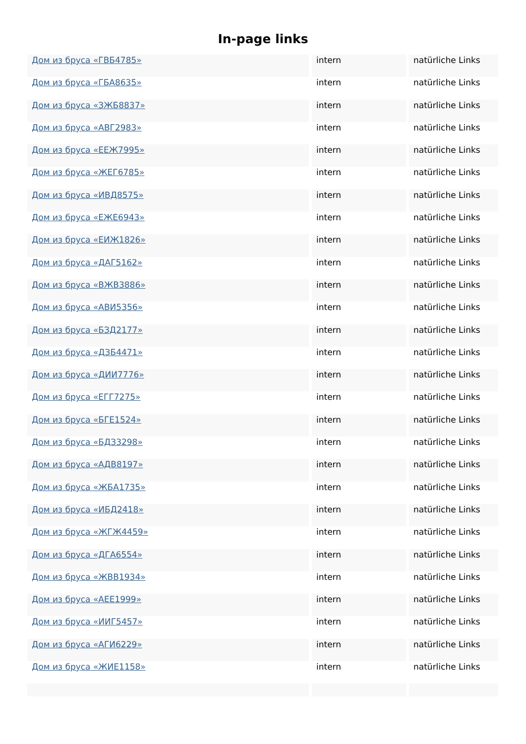In-page links
| Дом из бруса «ГВБ4785» | intern | natürliche Links |
| Дом из бруса «ГБА8635» | intern | natürliche Links |
| Дом из бруса «ЗЖБ8837» | intern | natürliche Links |
| Дом из бруса «АВГ2983» | intern | natürliche Links |
| Дом из бруса «ЕЕЖ7995» | intern | natürliche Links |
| Дом из бруса «ЖЕГ6785» | intern | natürliche Links |
| Дом из бруса «ИВД8575» | intern | natürliche Links |
| Дом из бруса «ЕЖЕ6943» | intern | natürliche Links |
| Дом из бруса «ЕИЖ1826» | intern | natürliche Links |
| Дом из бруса «ДАГ5162» | intern | natürliche Links |
| Дом из бруса «ВЖВ3886» | intern | natürliche Links |
| Дом из бруса «АВИ5356» | intern | natürliche Links |
| Дом из бруса «БЗД2177» | intern | natürliche Links |
| Дом из бруса «ДЗБ4471» | intern | natürliche Links |
| Дом из бруса «ДИИ7776» | intern | natürliche Links |
| Дом из бруса «ЕГГ7275» | intern | natürliche Links |
| Дом из бруса «БГЕ1524» | intern | natürliche Links |
| Дом из бруса «БДЗ3298» | intern | natürliche Links |
| Дом из бруса «АДВ8197» | intern | natürliche Links |
| Дом из бруса «ЖБА1735» | intern | natürliche Links |
| Дом из бруса «ИБД2418» | intern | natürliche Links |
| Дом из бруса «ЖГЖ4459» | intern | natürliche Links |
| Дом из бруса «ДГА6554» | intern | natürliche Links |
| Дом из бруса «ЖВВ1934» | intern | natürliche Links |
| Дом из бруса «АЕЕ1999» | intern | natürliche Links |
| Дом из бруса «ИИГ5457» | intern | natürliche Links |
| Дом из бруса «АГИ6229» | intern | natürliche Links |
| Дом из бруса «ЖИЕ1158» | intern | natürliche Links |